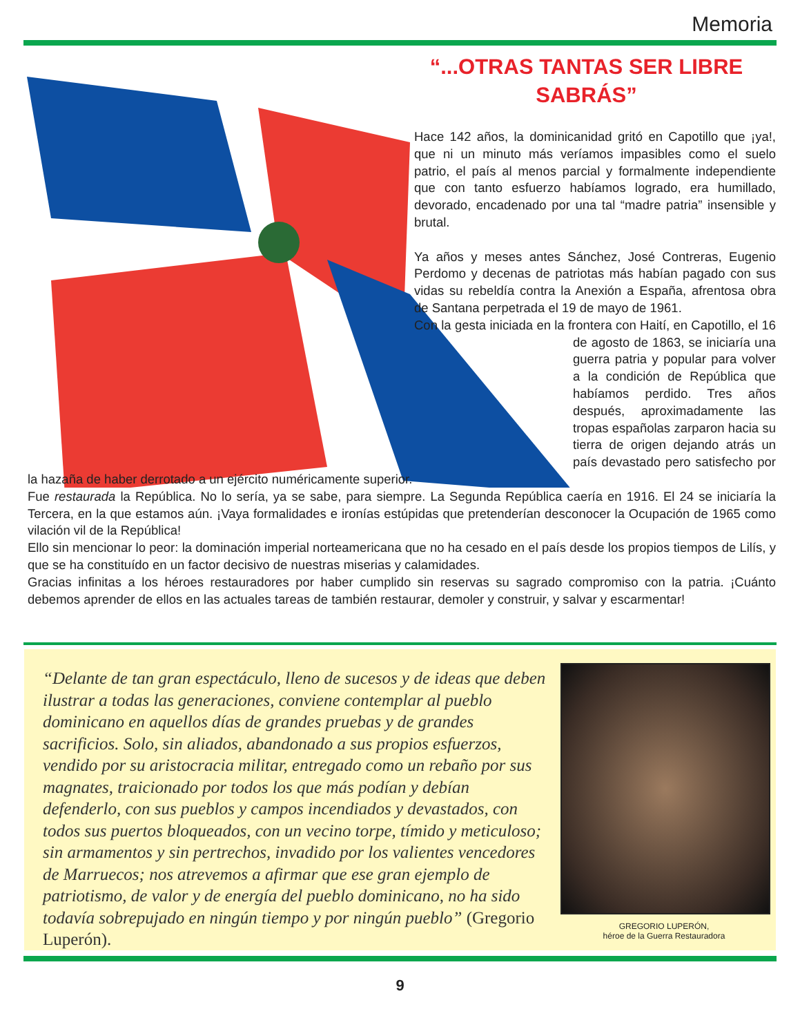Memoria
“...OTRAS TANTAS SER LIBRE SABRÁS”
Hace 142 años, la dominicanidad gritó en Capotillo que ¡ya!, que ni un minuto más veríamos impasibles como el suelo patrio, el país al menos parcial y formalmente independiente que con tanto esfuerzo habíamos logrado, era humillado, devorado, encadenado por una tal “madre patria” insensible y brutal.
Ya años y meses antes Sánchez, José Contreras, Eugenio Perdomo y decenas de patriotas más habían pagado con sus vidas su rebeldía contra la Anexión a España, afrentosa obra de Santana perpetrada el 19 de mayo de 1961.
Con la gesta iniciada en la frontera con Haití, en Capotillo, el 16 de agosto de 1863, se iniciaría una guerra patria y popular para volver a la condición de República que habíamos perdido. Tres años después, aproximadamente las tropas españolas zarparon hacia su tierra de origen dejando atrás un país devastado pero satisfecho por la hazaña de haber derrotado a un ejército numéricamente superior.
Fue restaurada la República. No lo sería, ya se sabe, para siempre. La Segunda República caería en 1916. El 24 se iniciaría la Tercera, en la que estamos aún. ¡Vaya formalidades e ironías estúpidas que pretenderían desconocer la Ocupación de 1965 como vilación vil de la República!
Ello sin mencionar lo peor: la dominación imperial norteamericana que no ha cesado en el país desde los propios tiempos de Lilís, y que se ha constituído en un factor decisivo de nuestras miserias y calamidades.
Gracias infinitas a los héroes restauradores por haber cumplido sin reservas su sagrado compromiso con la patria. ¡Cuánto debemos aprender de ellos en las actuales tareas de también restaurar, demoler y construir, y salvar y escarmentar!
“Delante de tan gran espectáculo, lleno de sucesos y de ideas que deben ilustrar a todas las generaciones, conviene contemplar al pueblo dominicano en aquellos días de grandes pruebas y de grandes sacrificios. Solo, sin aliados, abandonado a sus propios esfuerzos, vendido por su aristocracia militar, entregado como un rebaño por sus magnates, traicionado por todos los que más podían y debían defenderlo, con sus pueblos y campos incendiados y devastados, con todos sus puertos bloqueados, con un vecino torpe, tímido y meticuloso; sin armamentos y sin pertrechos, invadido por los valientes vencedores de Marruecos; nos atrevemos a afirmar que ese gran ejemplo de patriotismo, de valor y de energía del pueblo dominicano, no ha sido todavía sobrepujado en ningún tiempo y por ningún pueblo” (Gregorio Luperón).
GREGORIO LUPERÓN,
héroe de la Guerra Restauradora
9